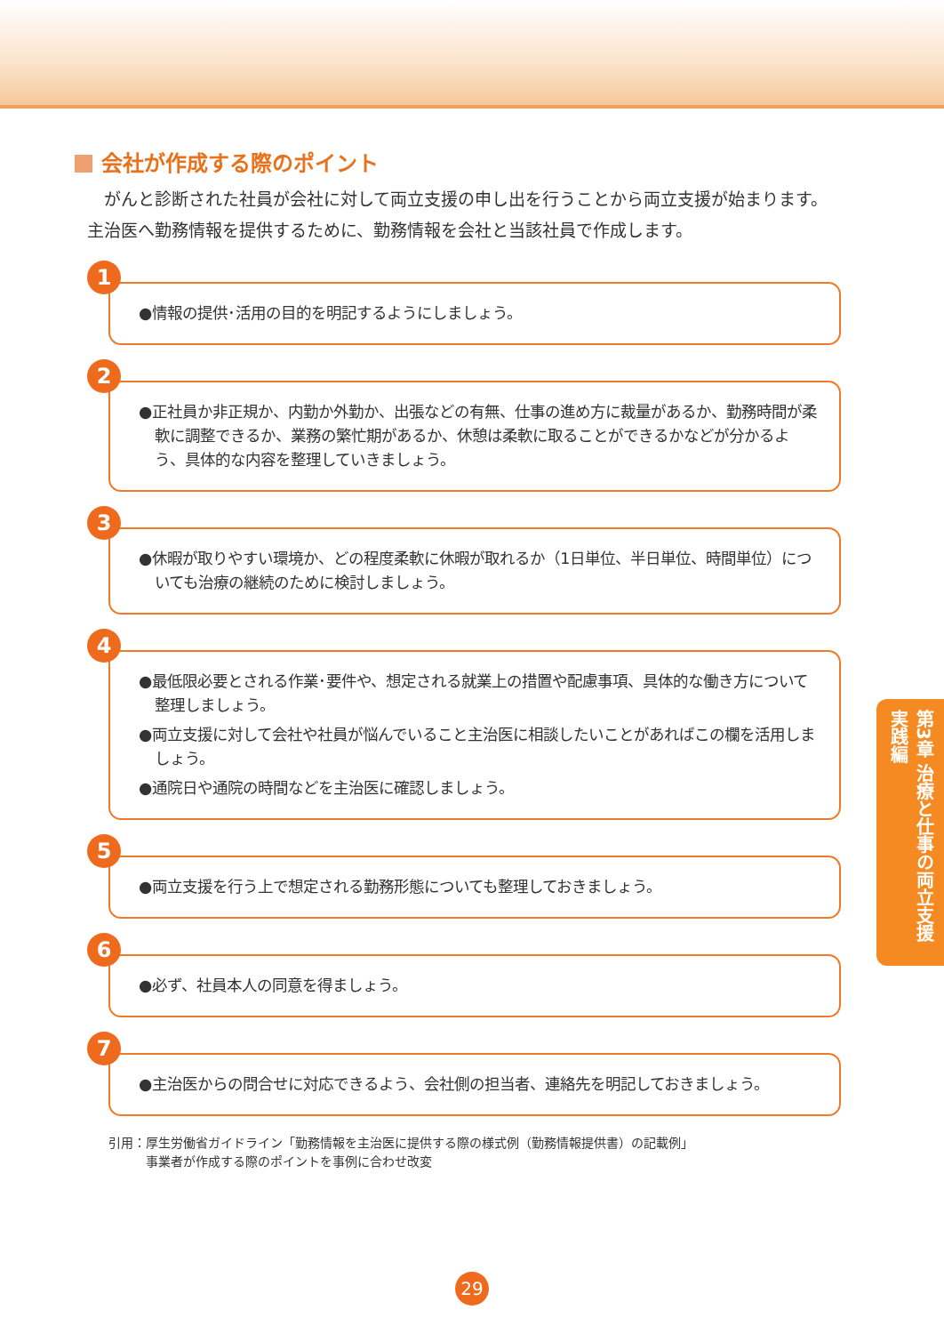会社が作成する際のポイント
がんと診断された社員が会社に対して両立支援の申し出を行うことから両立支援が始まります。主治医へ勤務情報を提供するために、勤務情報を会社と当該社員で作成します。
1
●情報の提供･活用の目的を明記するようにしましょう。
2
●正社員か非正規か、内勤か外勤か、出張などの有無、仕事の進め方に裁量があるか、勤務時間が柔軟に調整できるか、業務の繁忙期があるか、休憩は柔軟に取ることができるかなどが分かるよう、具体的な内容を整理していきましょう。
3
●休暇が取りやすい環境か、どの程度柔軟に休暇が取れるか（1日単位、半日単位、時間単位）についても治療の継続のために検討しましょう。
4
●最低限必要とされる作業･要件や、想定される就業上の措置や配慮事項、具体的な働き方について整理しましょう。
●両立支援に対して会社や社員が悩んでいること主治医に相談したいことがあればこの欄を活用しましょう。
●通院日や通院の時間などを主治医に確認しましょう。
5
●両立支援を行う上で想定される勤務形態についても整理しておきましょう。
6
●必ず、社員本人の同意を得ましょう。
7
●主治医からの問合せに対応できるよう、会社側の担当者、連絡先を明記しておきましょう。
引用：厚生労働省ガイドライン「勤務情報を主治医に提供する際の様式例（勤務情報提供書）の記載例」
　　　事業者が作成する際のポイントを事例に合わせ改変
第3章 治療と仕事の両立支援 実践編
29